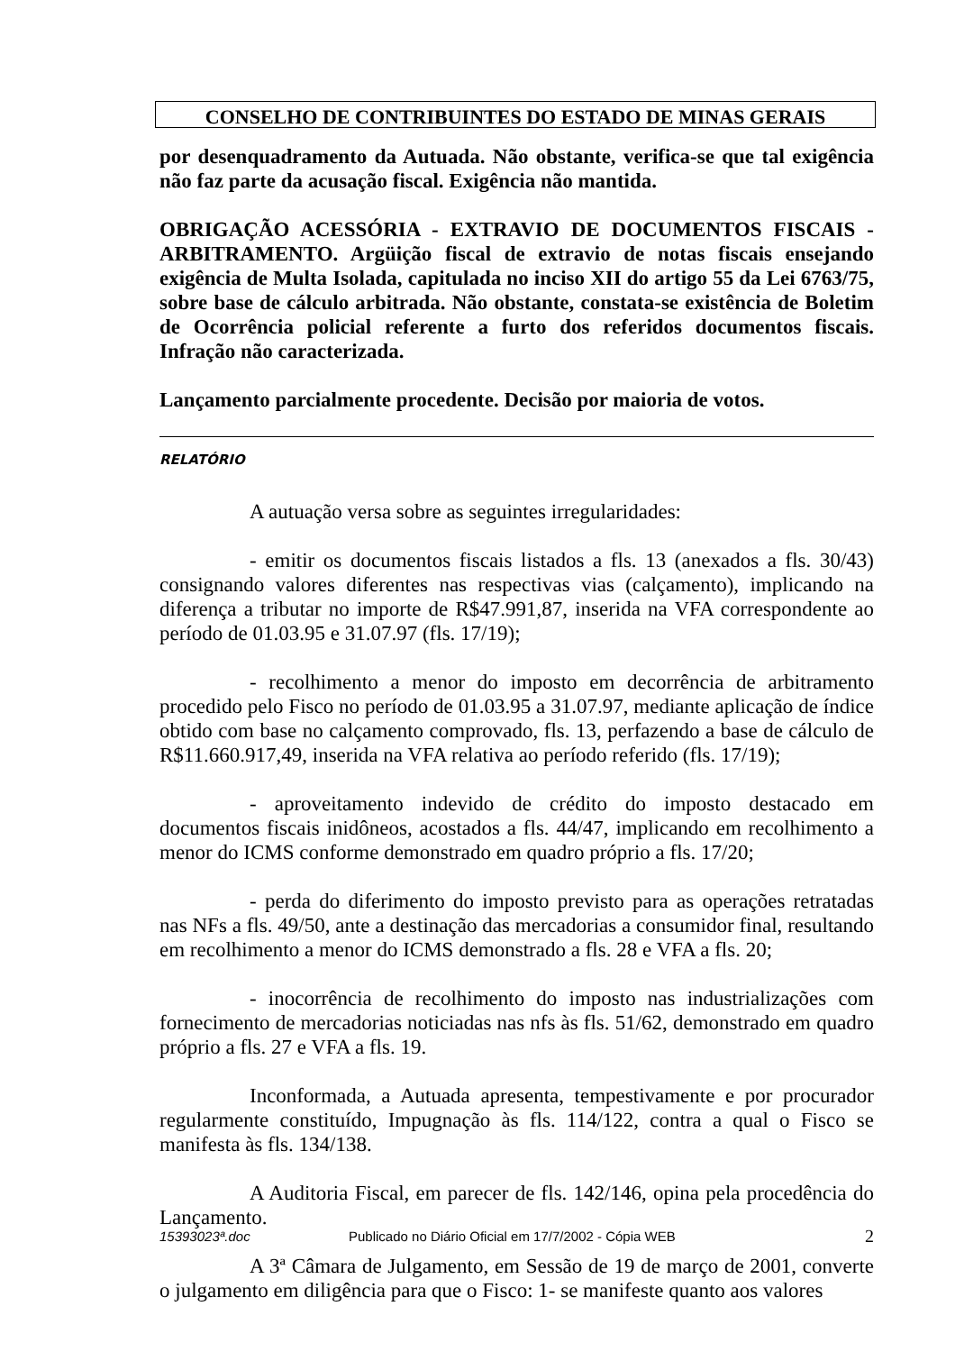CONSELHO DE CONTRIBUINTES DO ESTADO DE MINAS GERAIS
por desenquadramento da Autuada. Não obstante, verifica-se que tal exigência não faz parte da acusação fiscal. Exigência não mantida.
OBRIGAÇÃO ACESSÓRIA - EXTRAVIO DE DOCUMENTOS FISCAIS - ARBITRAMENTO. Argüição fiscal de extravio de notas fiscais ensejando exigência de Multa Isolada, capitulada no inciso XII do artigo 55 da Lei 6763/75, sobre base de cálculo arbitrada. Não obstante, constata-se existência de Boletim de Ocorrência policial referente a furto dos referidos documentos fiscais. Infração não caracterizada.
Lançamento parcialmente procedente. Decisão por maioria de votos.
RELATÓRIO
A autuação versa sobre as seguintes irregularidades:
- emitir os documentos fiscais listados a fls. 13 (anexados a fls. 30/43) consignando valores diferentes nas respectivas vias (calçamento), implicando na diferença a tributar no importe de R$47.991,87, inserida na VFA correspondente ao período de 01.03.95 e 31.07.97 (fls. 17/19);
- recolhimento a menor do imposto em decorrência de arbitramento procedido pelo Fisco no período de 01.03.95 a 31.07.97, mediante aplicação de índice obtido com base no calçamento comprovado, fls. 13, perfazendo a base de cálculo de R$11.660.917,49, inserida na VFA relativa ao período referido (fls. 17/19);
- aproveitamento indevido de crédito do imposto destacado em documentos fiscais inidôneos, acostados a fls. 44/47, implicando em recolhimento a menor do ICMS conforme demonstrado em quadro próprio a fls. 17/20;
- perda do diferimento do imposto previsto para as operações retratadas nas NFs a fls. 49/50, ante a destinação das mercadorias a consumidor final, resultando em recolhimento a menor do ICMS demonstrado a fls. 28 e VFA a fls. 20;
- inocorrência de recolhimento do imposto nas industrializações com fornecimento de mercadorias noticiadas nas nfs às fls. 51/62, demonstrado em quadro próprio a fls. 27 e VFA a fls. 19.
Inconformada, a Autuada apresenta, tempestivamente e por procurador regularmente constituído, Impugnação às fls. 114/122, contra a qual o Fisco se manifesta às fls. 134/138.
A Auditoria Fiscal, em parecer de fls. 142/146, opina pela procedência do Lançamento.
A 3ª Câmara de Julgamento, em Sessão de 19 de março de 2001, converte o julgamento em diligência para que o Fisco: 1- se manifeste quanto aos valores
15393023ª.doc Publicado no Diário Oficial em 17/7/2002 - Cópia WEB 2